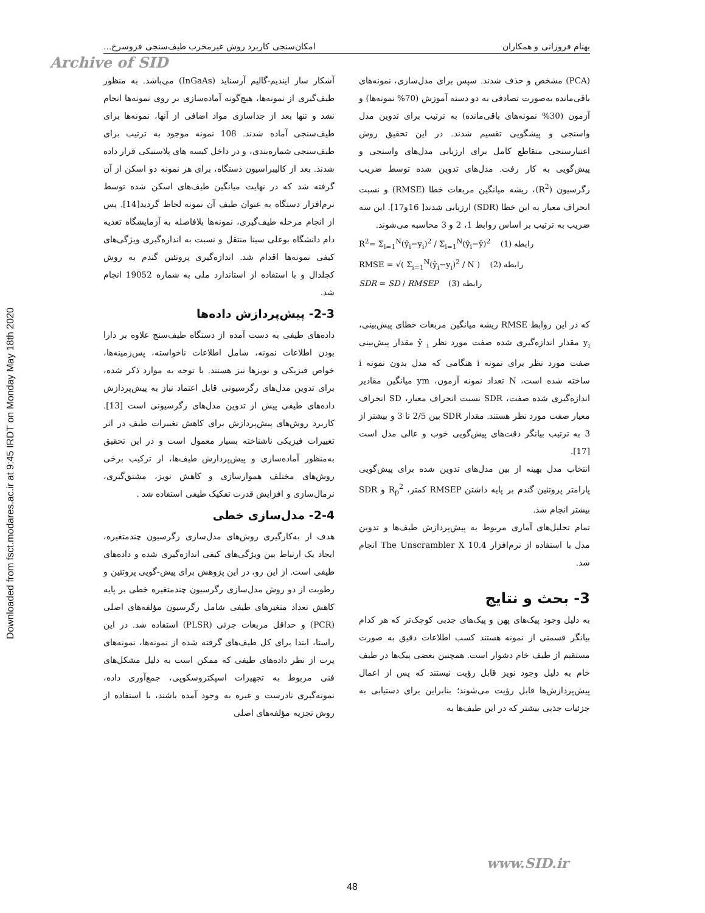Downloaded from fsct.modares.ac.ir at 9:45 IRDT on Monday May 18th 2020
بهنام فروزانی و همکاران امکان‌سنجی کاربرد روش غیرمخرب طیف‌سنجی فروسرخ...
Archive of SID
آشکار ساز ایندیم-گالیم آرسناید (InGaAs) می‌باشد. به منظور طیف‌گیری از نمونه‌ها، هیچ‌گونه آماده‌سازی بر روی نمونه‌ها انجام نشد و تنها بعد از جداسازی مواد اضافی از آنها، نمونه‌ها برای طیف‌سنجی آماده شدند. 108 نمونه موجود به ترتیب برای طیف‌سنجی شماره‌بندی، و در داخل کیسه های پلاستیکی قرار داده شدند. بعد از کالیبراسیون دستگاه، برای هر نمونه دو اسکن از آن گرفته شد که در نهایت میانگین طیف‌های اسکن شده توسط نرم‌افزار دستگاه به عنوان طیف آن نمونه لحاظ گردید[14]. پس از انجام مرحله طیف‌گیری، نمونه‌ها بلافاصله به آزمایشگاه تغذیه دام دانشگاه بوعلی سینا منتقل و نسبت به اندازه‌گیری ویژگی‌های کیفی نمونه‌ها اقدام شد. اندازه‌گیری پروتئین گندم به روش کجلدال و با استفاده از استاندارد ملی به شماره 19052 انجام شد.
2-3- پیش‌پردازش داده‌ها
داده‌های طیفی به دست آمده از دستگاه طیف‌سنج علاوه بر دارا بودن اطلاعات نمونه، شامل اطلاعات ناخواسته، پس‌زمینه‌ها، خواص فیزیکی و نویزها نیز هستند. با توجه به موارد ذکر شده، برای تدوین مدل‌های رگرسیونی قابل اعتماد نیاز به پیش‌پردازش داده‌های طیفی پیش از تدوین مدل‌های رگرسیونی است [13]. کاربرد روش‌های پیش‌پردازش برای کاهش تغییرات طیف در اثر تغییرات فیزیکی ناشناخته بسیار معمول است و در این تحقیق به‌منظور آماده‌سازی و پیش‌پردازش طیف‌ها، از ترکیب برخی روش‌های مختلف هموارسازی و کاهش نویز، مشتق‌گیری، نرمال‌سازی و افزایش قدرت تفکیک طیفی استفاده شد .
2-4- مدل‌سازی خطی
هدف از به‌کارگیری روش‌های مدل‌سازی رگرسیون چندمتغیره، ایجاد یک ارتباط بین ویژگی‌های کیفی اندازه‌گیری شده و داده‌های طیفی است. از این رو، در این پژوهش برای پیش-گویی پروتئین و رطوبت از دو روش مدل‌سازی رگرسیون چندمتغیره خطی بر پایه کاهش تعداد متغیرهای طیفی شامل رگرسیون مؤلفه‌های اصلی (PCR) و حداقل مربعات جزئی (PLSR) استفاده شد. در این راستا، ابتدا برای کل طیف‌های گرفته شده از نمونه‌ها، نمونه‌های پرت از نظر داده‌های طیفی که ممکن است به دلیل مشکل‌های فنی مربوط به تجهیزات اسپکتروسکوپی، جمع‌آوری داده، نمونه‌گیری نادرست و غیره به وجود آمده باشند، با استفاده از روش تجزیه مؤلفه‌های اصلی
(PCA) مشخص و حذف شدند. سپس برای مدل‌سازی، نمونه‌های باقی‌مانده به‌صورت تصادفی به دو دسته آموزش (70% نمونه‌ها) و آزمون (30% نمونه‌های باقی‌مانده) به ترتیب برای تدوین مدل واسنجی و پیشگویی تقسیم شدند. در این تحقیق روش اعتبارسنجی متقاطع کامل برای ارزیابی مدل‌های واسنجی و پیش‌گویی به کار رفت. مدل‌های تدوین شده توسط ضریب رگرسیون (R<sup>2</sup>)، ریشه میانگین مربعات خطا (RMSE) و نسبت انحراف معیار به این خطا (SDR) ارزیابی شدند[ 16و17]. این سه ضریب به ترتیب بر اساس روابط 1، 2 و 3 محاسبه می‌شوند.
R<sup>2</sup>= Σ<sub>i=1</sub><sup>N</sup>(ŷ<sub>i</sub>−y<sub>i</sub>)<sup>2</sup> / Σ<sub>i=1</sub><sup>N</sup>(ŷ<sub>i</sub>−ȳ)<sup>2</sup> رابطه (1)
RMSE = √( Σ<sub>i=1</sub><sup>N</sup>(ŷ<sub>i</sub>−y<sub>i</sub>)<sup>2</sup> / N ) رابطه (2)
SDR = SD / RMSEP رابطه (3)
که در این روابط RMSE ریشه میانگین مربعات خطای پیش‌بینی، y<sub>i</sub> مقدار اندازه‌گیری شده صفت مورد نظر ŷ <sub>i</sub> مقدار پیش‌بینی صفت مورد نظر برای نمونه i هنگامی که مدل بدون نمونه i ساخته شده است، N تعداد نمونه آزمون، ym میانگین مقادیر اندازه‌گیری شده صفت، SDR نسبت انحراف معیار، SD انحراف معیار صفت مورد نظر هستند. مقدار SDR بین 2/5 تا 3 و بیشتر از 3 به ترتیب بیانگر دقت‌های پیش‌گویی خوب و عالی مدل است [17].
انتخاب مدل بهینه از بین مدل‌های تدوین شده برای پیش‌گویی پارامتر پروتئین گندم بر پایه داشتن RMSEP کمتر، R<sub>p</sub><sup>2</sup> و SDR بیشتر انجام شد.
تمام تحلیل‌های آماری مربوط به پیش‌پردازش طیف‌ها و تدوین مدل با استفاده از نرم‌افزار The Unscrambler X 10.4 انجام شد.
3- بحث و نتایج
به دلیل وجود پیک‌های پهن و پیک‌های جذبی کوچک‌تر که هر کدام بیانگر قسمتی از نمونه هستند کسب اطلاعات دقیق به صورت مستقیم از طیف خام دشوار است. همچنین بعضی پیک‌ها در طیف خام به دلیل وجود نویز قابل رؤیت نیستند که پس از اعمال پیش‌پردازش‌ها قابل رؤیت می‌شوند؛ بنابراین برای دستیابی به جزئیات جذبی بیشتر که در این طیف‌ها به
www.SID.ir
48